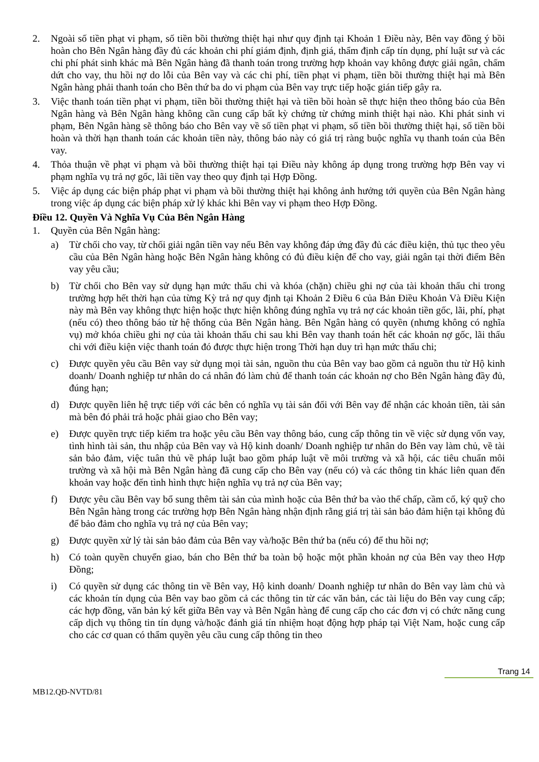2. Ngoài số tiền phạt vi phạm, số tiền bồi thường thiệt hại như quy định tại Khoản 1 Điều này, Bên vay đồng ý bồi hoàn cho Bên Ngân hàng đầy đủ các khoản chi phí giám định, định giá, thẩm định cấp tín dụng, phí luật sư và các chi phí phát sinh khác mà Bên Ngân hàng đã thanh toán trong trường hợp khoản vay không được giải ngân, chấm dứt cho vay, thu hồi nợ do lỗi của Bên vay và các chi phí, tiền phạt vi phạm, tiền bồi thường thiệt hại mà Bên Ngân hàng phải thanh toán cho Bên thứ ba do vi phạm của Bên vay trực tiếp hoặc gián tiếp gây ra.
3. Việc thanh toán tiền phạt vi phạm, tiền bồi thường thiệt hại và tiền bồi hoàn sẽ thực hiện theo thông báo của Bên Ngân hàng và Bên Ngân hàng không cần cung cấp bất kỳ chứng từ chứng minh thiệt hại nào. Khi phát sinh vi phạm, Bên Ngân hàng sẽ thông báo cho Bên vay về số tiền phạt vi phạm, số tiền bồi thường thiệt hại, số tiền bồi hoàn và thời hạn thanh toán các khoản tiền này, thông báo này có giá trị ràng buộc nghĩa vụ thanh toán của Bên vay.
4. Thỏa thuận về phạt vi phạm và bồi thường thiệt hại tại Điều này không áp dụng trong trường hợp Bên vay vi phạm nghĩa vụ trả nợ gốc, lãi tiền vay theo quy định tại Hợp Đồng.
5. Việc áp dụng các biện pháp phạt vi phạm và bồi thường thiệt hại không ảnh hưởng tới quyền của Bên Ngân hàng trong việc áp dụng các biện pháp xử lý khác khi Bên vay vi phạm theo Hợp Đồng.
Điều 12. Quyền Và Nghĩa Vụ Của Bên Ngân Hàng
1. Quyền của Bên Ngân hàng:
a) Từ chối cho vay, từ chối giải ngân tiền vay nếu Bên vay không đáp ứng đầy đủ các điều kiện, thủ tục theo yêu cầu của Bên Ngân hàng hoặc Bên Ngân hàng không có đủ điều kiện để cho vay, giải ngân tại thời điểm Bên vay yêu cầu;
b) Từ chối cho Bên vay sử dụng hạn mức thấu chi và khóa (chặn) chiều ghi nợ của tài khoản thấu chi trong trường hợp hết thời hạn của từng Kỳ trả nợ quy định tại Khoản 2 Điều 6 của Bản Điều Khoản Và Điều Kiện này mà Bên vay không thực hiện hoặc thực hiện không đúng nghĩa vụ trả nợ các khoản tiền gốc, lãi, phí, phạt (nếu có) theo thông báo từ hệ thống của Bên Ngân hàng. Bên Ngân hàng có quyền (nhưng không có nghĩa vụ) mở khóa chiều ghi nợ của tài khoản thấu chi sau khi Bên vay thanh toán hết các khoản nợ gốc, lãi thấu chi với điều kiện việc thanh toán đó được thực hiện trong Thời hạn duy trì hạn mức thấu chi;
c) Được quyền yêu cầu Bên vay sử dụng mọi tài sản, nguồn thu của Bên vay bao gồm cả nguồn thu từ Hộ kinh doanh/ Doanh nghiệp tư nhân do cá nhân đó làm chủ để thanh toán các khoản nợ cho Bên Ngân hàng đầy đủ, đúng hạn;
d) Được quyền liên hệ trực tiếp với các bên có nghĩa vụ tài sản đối với Bên vay để nhận các khoản tiền, tài sản mà bên đó phải trả hoặc phải giao cho Bên vay;
e) Được quyền trực tiếp kiểm tra hoặc yêu cầu Bên vay thông báo, cung cấp thông tin về việc sử dụng vốn vay, tình hình tài sản, thu nhập của Bên vay và Hộ kinh doanh/ Doanh nghiệp tư nhân do Bên vay làm chủ, về tài sản bảo đảm, việc tuân thủ về pháp luật bao gồm pháp luật về môi trường và xã hội, các tiêu chuẩn môi trường và xã hội mà Bên Ngân hàng đã cung cấp cho Bên vay (nếu có) và các thông tin khác liên quan đến khoản vay hoặc đến tình hình thực hiện nghĩa vụ trả nợ của Bên vay;
f) Được yêu cầu Bên vay bổ sung thêm tài sản của mình hoặc của Bên thứ ba vào thế chấp, cầm cố, ký quỹ cho Bên Ngân hàng trong các trường hợp Bên Ngân hàng nhận định rằng giá trị tài sản bảo đảm hiện tại không đủ để bảo đảm cho nghĩa vụ trả nợ của Bên vay;
g) Được quyền xử lý tài sản bảo đảm của Bên vay và/hoặc Bên thứ ba (nếu có) để thu hồi nợ;
h) Có toàn quyền chuyển giao, bán cho Bên thứ ba toàn bộ hoặc một phần khoản nợ của Bên vay theo Hợp Đồng;
i) Có quyền sử dụng các thông tin về Bên vay, Hộ kinh doanh/ Doanh nghiệp tư nhân do Bên vay làm chủ và các khoản tín dụng của Bên vay bao gồm cả các thông tin từ các văn bản, các tài liệu do Bên vay cung cấp; các hợp đồng, văn bản ký kết giữa Bên vay và Bên Ngân hàng để cung cấp cho các đơn vị có chức năng cung cấp dịch vụ thông tin tín dụng và/hoặc đánh giá tín nhiệm hoạt động hợp pháp tại Việt Nam, hoặc cung cấp cho các cơ quan có thẩm quyền yêu cầu cung cấp thông tin theo
Trang 14
MB12.QĐ-NVTD/81